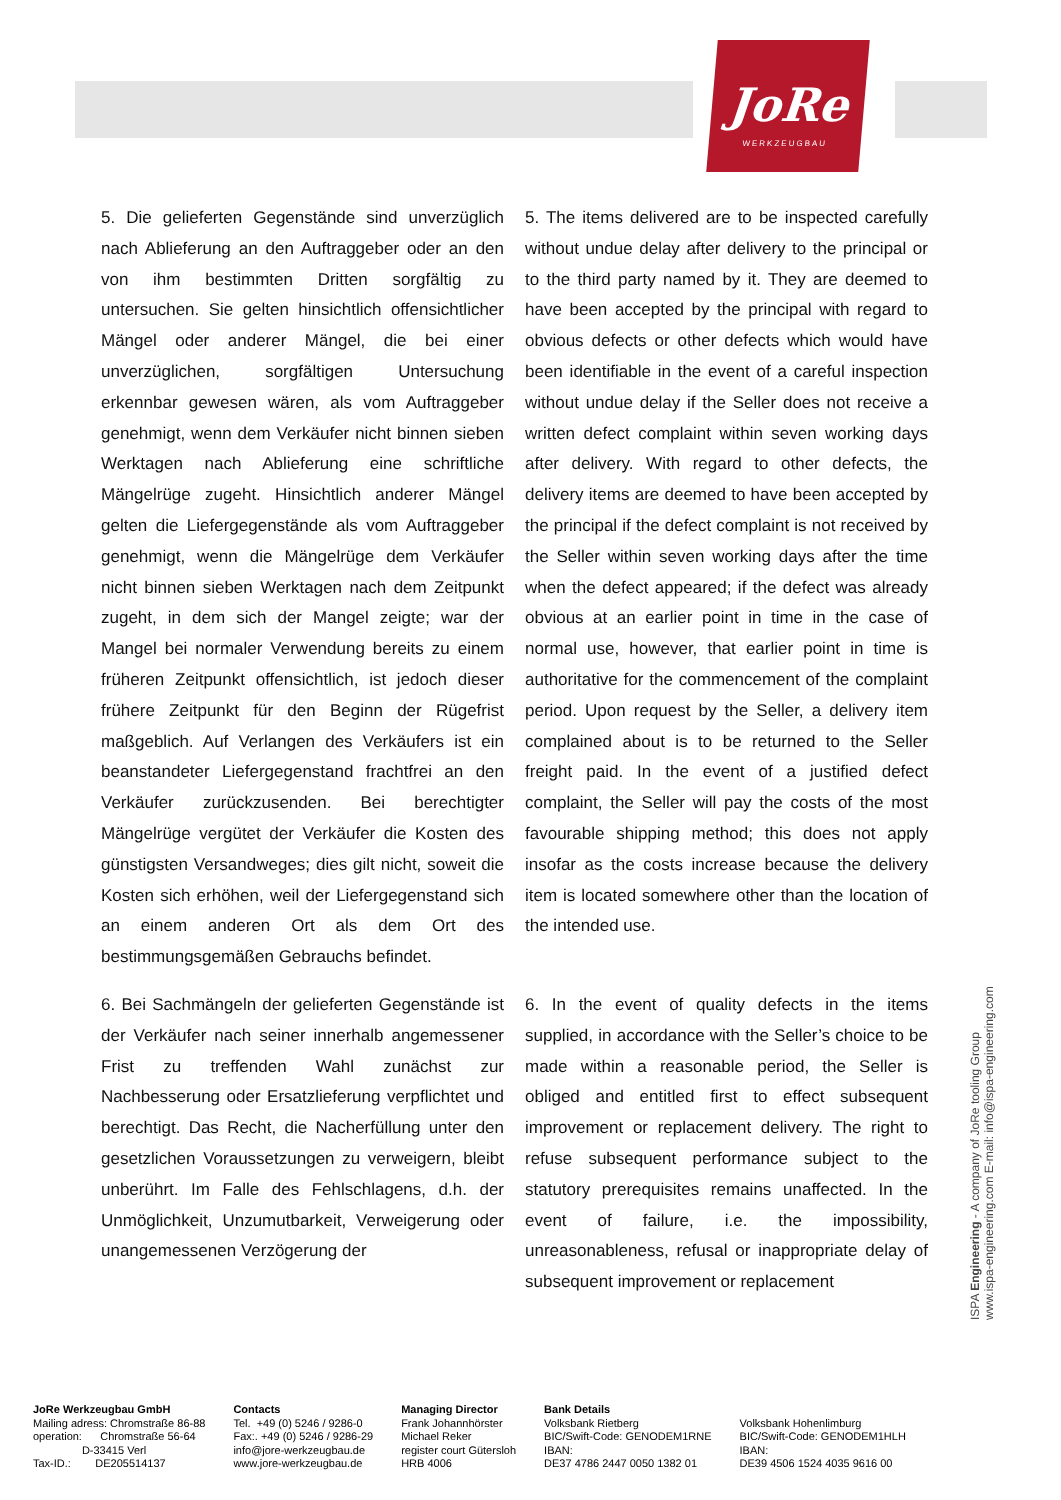JoRe
WERKZEUGBAU
5. Die gelieferten Gegenstände sind unverzüglich nach Ablieferung an den Auftraggeber oder an den von ihm bestimmten Dritten sorgfältig zu untersuchen. Sie gelten hinsichtlich offensichtlicher Mängel oder anderer Mängel, die bei einer unverzüglichen, sorgfältigen Untersuchung erkennbar gewesen wären, als vom Auftraggeber genehmigt, wenn dem Verkäufer nicht binnen sieben Werktagen nach Ablieferung eine schriftliche Mängelrüge zugeht. Hinsichtlich anderer Mängel gelten die Liefergegenstände als vom Auftraggeber genehmigt, wenn die Mängelrüge dem Verkäufer nicht binnen sieben Werktagen nach dem Zeitpunkt zugeht, in dem sich der Mangel zeigte; war der Mangel bei normaler Verwendung bereits zu einem früheren Zeitpunkt offensichtlich, ist jedoch dieser frühere Zeitpunkt für den Beginn der Rügefrist maßgeblich. Auf Verlangen des Verkäufers ist ein beanstandeter Liefergegenstand frachtfrei an den Verkäufer zurückzusenden. Bei berechtigter Mängelrüge vergütet der Verkäufer die Kosten des günstigsten Versandweges; dies gilt nicht, soweit die Kosten sich erhöhen, weil der Liefergegenstand sich an einem anderen Ort als dem Ort des bestimmungsgemäßen Gebrauchs befindet.
5. The items delivered are to be inspected carefully without undue delay after delivery to the principal or to the third party named by it. They are deemed to have been accepted by the principal with regard to obvious defects or other defects which would have been identifiable in the event of a careful inspection without undue delay if the Seller does not receive a written defect complaint within seven working days after delivery. With regard to other defects, the delivery items are deemed to have been accepted by the principal if the defect complaint is not received by the Seller within seven working days after the time when the defect appeared; if the defect was already obvious at an earlier point in time in the case of normal use, however, that earlier point in time is authoritative for the commencement of the complaint period. Upon request by the Seller, a delivery item complained about is to be returned to the Seller freight paid. In the event of a justified defect complaint, the Seller will pay the costs of the most favourable shipping method; this does not apply insofar as the costs increase because the delivery item is located somewhere other than the location of the intended use.
6. Bei Sachmängeln der gelieferten Gegenstände ist der Verkäufer nach seiner innerhalb angemessener Frist zu treffenden Wahl zunächst zur Nachbesserung oder Ersatzlieferung verpflichtet und berechtigt. Das Recht, die Nacherfüllung unter den gesetzlichen Voraussetzungen zu verweigern, bleibt unberührt. Im Falle des Fehlschlagens, d.h. der Unmöglichkeit, Unzumutbarkeit, Verweigerung oder unangemessenen Verzögerung der
6. In the event of quality defects in the items supplied, in accordance with the Seller’s choice to be made within a reasonable period, the Seller is obliged and entitled first to effect subsequent improvement or replacement delivery. The right to refuse subsequent performance subject to the statutory prerequisites remains unaffected. In the event of failure, i.e. the impossibility, unreasonableness, refusal or inappropriate delay of subsequent improvement or replacement
ISPA Engineering - A company of JoRe tooling Group
www.ispa-engineering.com E-mail: info@ispa-engineering.com
JoRe Werkzeugbau GmbH Mailing adress: Chromstraße 86-88 operation: Chromstraße 56-64 D-33415 Verl Tax-ID.: DE205514137
Contacts Tel. +49 (0) 5246 / 9286-0 Fax:. +49 (0) 5246 / 9286-29 info@jore-werkzeugbau.de www.jore-werkzeugbau.de
Managing Director Frank Johannhörster Michael Reker register court Gütersloh HRB 4006
Bank Details Volksbank Rietberg BIC/Swift-Code: GENODEM1RNE IBAN: DE37 4786 2447 0050 1382 01
Volksbank Hohenlimburg BIC/Swift-Code: GENODEM1HLH IBAN: DE39 4506 1524 4035 9616 00